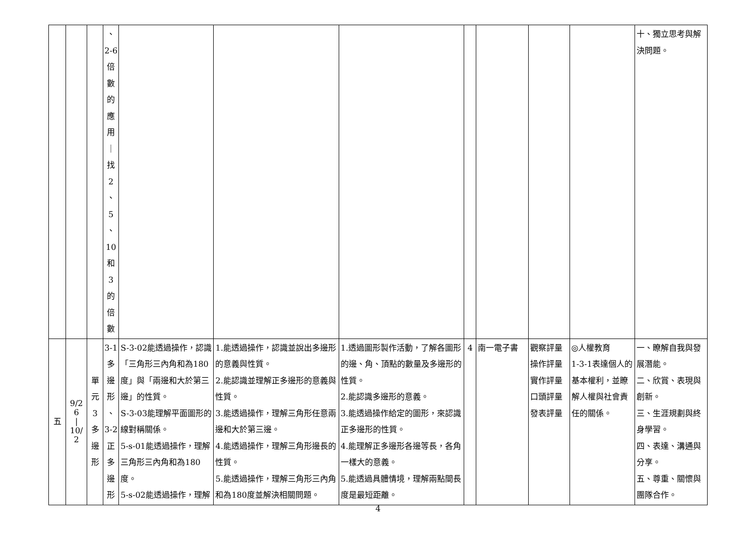| | | | 、 2-6 倍 數 的 應 用 ｜ 找 2 、 5 、 10 和 3 的 倍 數 | | | | | | | | 十、獨立思考與解決問題。 |
| 五 | 9/26 / 10/2 | 單 元 3 多 邊 形 | 3-1 多 邊 形 、 3-2 正 多 邊 形 | S-3-02能透過操作，認識「三角形三內角和為180度」與「兩邊和大於第三邊」的性質。 S-3-03能理解平面圖形的線對稱關係。 5-s-01能透過操作，理解三角形三內角和為180度。 5-s-02能透過操作，理解 | 1.能透過操作，認識並說出多邊形的意義與性質。 2.能認識並理解正多邊形的意義與性質。 3.能透過操作，理解三角形任意兩邊和大於第三邊。 4.能透過操作，理解三角形邊長的性質。 5.能透過操作，理解三角形三內角和為180度並解決相關問題。 | 1.透過圖形製作活動，了解各圖形的邊、角、頂點的數量及多邊形的性質。 2.能認識多邊形的意義。 3.能透過操作給定的圖形，來認識正多邊形的性質。 4.能理解正多邊形各邊等長，各角一樣大的意義。 5.能透過具體情境，理解兩點間長度是最短距離。 | 4 | 南一電子書 | 觀察評量 操作評量 實作評量 口頭評量 發表評量 | ◎人權教育 1-3-1表達個人的基本權利，並瞭解人權與社會責任的關係。 | 一、瞭解自我與發展潛能。 二、欣賞、表現與創新。 三、生涯規劃與終身學習。 四、表達、溝通與分享。 五、尊重、關懷與團隊合作。 |
4